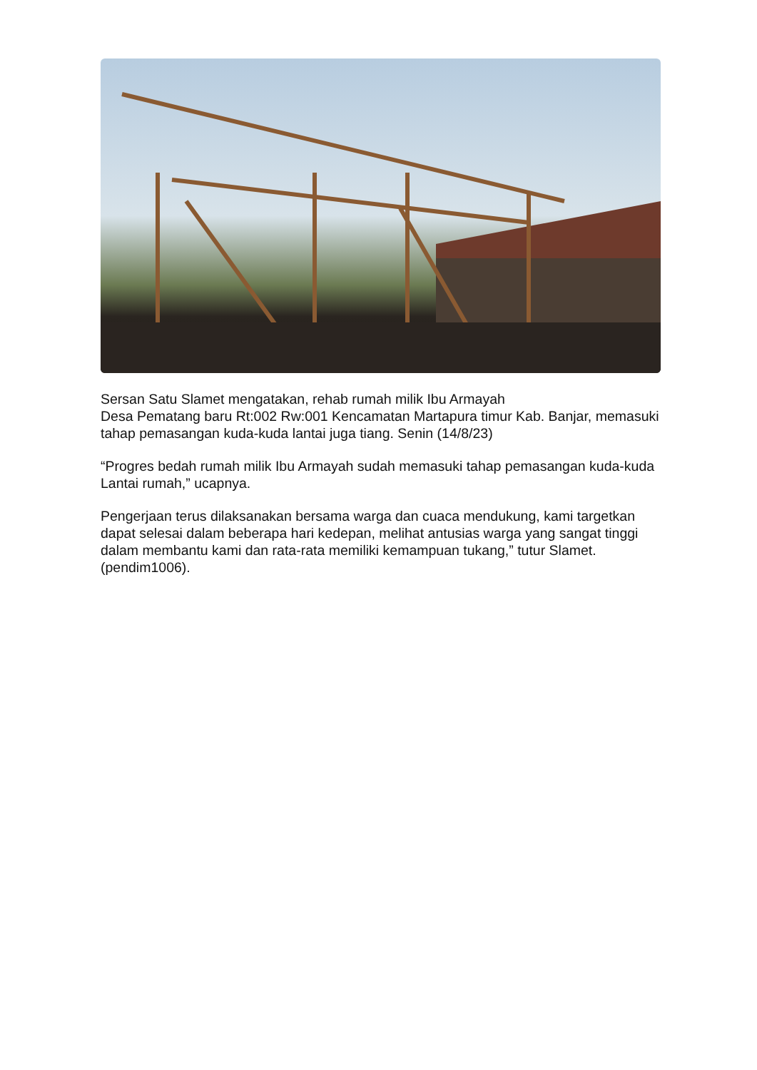Sersan Satu Slamet mengatakan, rehab rumah milik Ibu Armayah
Desa Pematang baru Rt:002 Rw:001 Kencamatan Martapura timur Kab. Banjar, memasuki tahap pemasangan kuda-kuda lantai juga tiang. Senin (14/8/23)
“Progres bedah rumah milik Ibu Armayah sudah memasuki tahap pemasangan kuda-kuda Lantai rumah,” ucapnya.
Pengerjaan terus dilaksanakan bersama warga dan cuaca mendukung, kami targetkan dapat selesai dalam beberapa hari kedepan, melihat antusias warga yang sangat tinggi dalam membantu kami dan rata-rata memiliki kemampuan tukang,” tutur Slamet.(pendim1006).